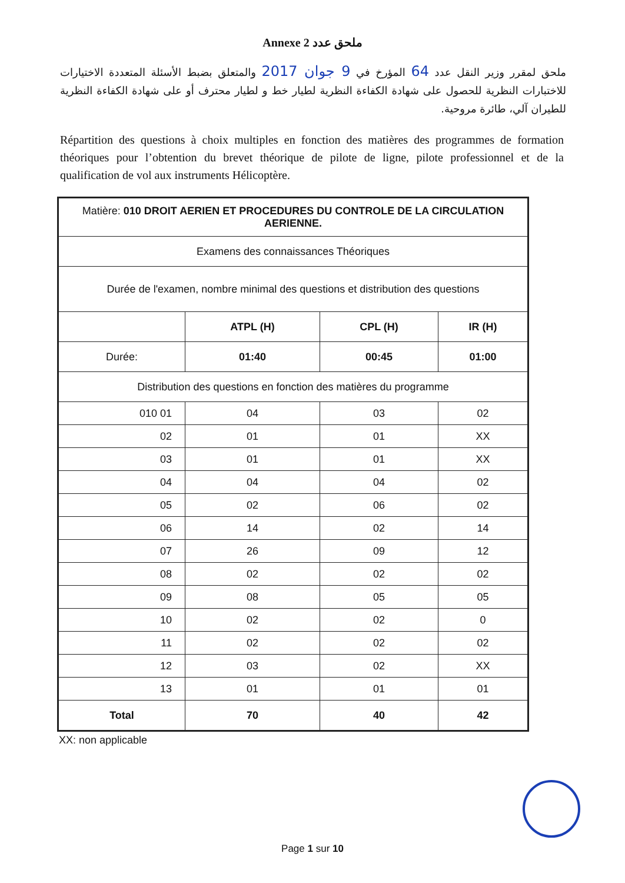Annexe 2 ملحق عدد
ملحق لمقرر وزير النقل عدد 64 المؤرخ في 9 جوان 2017 والمتعلق بضبط الأسئلة المتعددة الاختيارات للاختبارات النظرية للحصول على شهادة الكفاءة النظرية لطيار خط و لطيار محترف أو على شهادة الكفاءة النظرية للطيران آلي، طائرة مروحية.
Répartition des questions à choix multiples en fonction des matières des programmes de formation théoriques pour l’obtention du brevet théorique de pilote de ligne, pilote professionnel et de la qualification de vol aux instruments Hélicoptère.
| Matière: 010 DROIT AERIEN ET PROCEDURES DU CONTROLE DE LA CIRCULATION AERIENNE. | | | |
| Examens des connaissances Théoriques | | | |
| Durée de l'examen, nombre minimal des questions et distribution des questions | | | |
| | ATPL (H) | CPL (H) | IR (H) |
| Durée: | 01:40 | 00:45 | 01:00 |
| Distribution des questions en fonction des matières du programme | | | |
| 010 01 | 04 | 03 | 02 |
| 02 | 01 | 01 | XX |
| 03 | 01 | 01 | XX |
| 04 | 04 | 04 | 02 |
| 05 | 02 | 06 | 02 |
| 06 | 14 | 02 | 14 |
| 07 | 26 | 09 | 12 |
| 08 | 02 | 02 | 02 |
| 09 | 08 | 05 | 05 |
| 10 | 02 | 02 | 0 |
| 11 | 02 | 02 | 02 |
| 12 | 03 | 02 | XX |
| 13 | 01 | 01 | 01 |
| Total | 70 | 40 | 42 |
XX: non applicable
Page 1 sur 10